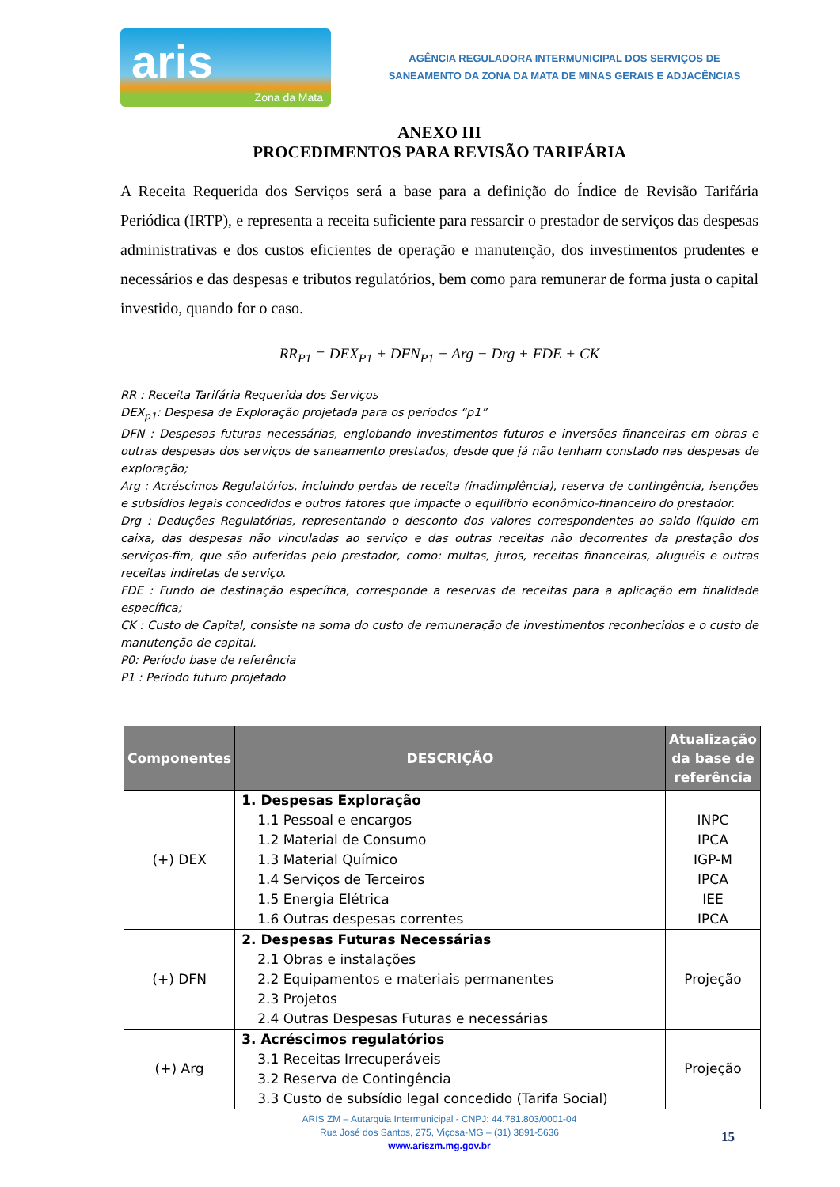aris
Zona da Mata
AGÊNCIA REGULADORA INTERMUNICIPAL DOS SERVIÇOS DE
SANEAMENTO DA ZONA DA MATA DE MINAS GERAIS E ADJACÊNCIAS
ANEXO III
PROCEDIMENTOS PARA REVISÃO TARIFÁRIA
A Receita Requerida dos Serviços será a base para a definição do Índice de Revisão Tarifária Periódica (IRTP), e representa a receita suficiente para ressarcir o prestador de serviços das despesas administrativas e dos custos eficientes de operação e manutenção, dos investimentos prudentes e necessários e das despesas e tributos regulatórios, bem como para remunerar de forma justa o capital investido, quando for o caso.
RR<sub>P1</sub> = DEX<sub>P1</sub> + DFN<sub>P1</sub> + Arg − Drg + FDE + CK
RR : Receita Tarifária Requerida dos Serviços
DEX<sub>p1</sub>: Despesa de Exploração projetada para os períodos “p1”
DFN : Despesas futuras necessárias, englobando investimentos futuros e inversões financeiras em obras e outras despesas dos serviços de saneamento prestados, desde que já não tenham constado nas despesas de exploração;
Arg : Acréscimos Regulatórios, incluindo perdas de receita (inadimplência), reserva de contingência, isenções e subsídios legais concedidos e outros fatores que impacte o equilíbrio econômico-financeiro do prestador.
Drg : Deduções Regulatórias, representando o desconto dos valores correspondentes ao saldo líquido em caixa, das despesas não vinculadas ao serviço e das outras receitas não decorrentes da prestação dos serviços-fim, que são auferidas pelo prestador, como: multas, juros, receitas financeiras, aluguéis e outras receitas indiretas de serviço.
FDE : Fundo de destinação específica, corresponde a reservas de receitas para a aplicação em finalidade específica;
CK : Custo de Capital, consiste na soma do custo de remuneração de investimentos reconhecidos e o custo de manutenção de capital.
P0: Período base de referência
P1 : Período futuro projetado
| Componentes | DESCRIÇÃO | Atualização da base de referência |
| --- | --- | --- |
| (+) DEX | 1. Despesas Exploração 1.1 Pessoal e encargos 1.2 Material de Consumo 1.3 Material Químico 1.4 Serviços de Terceiros 1.5 Energia Elétrica 1.6 Outras despesas correntes | INPC IPCA IGP-M IPCA IEE IPCA |
| (+) DFN | 2. Despesas Futuras Necessárias 2.1 Obras e instalações 2.2 Equipamentos e materiais permanentes 2.3 Projetos 2.4 Outras Despesas Futuras e necessárias | Projeção |
| (+) Arg | 3. Acréscimos regulatórios 3.1 Receitas Irrecuperáveis 3.2 Reserva de Contingência 3.3 Custo de subsídio legal concedido (Tarifa Social) | Projeção |
ARIS ZM – Autarquia Intermunicipal - CNPJ: 44.781.803/0001-04
Rua José dos Santos, 275, Viçosa-MG – (31) 3891-5636
www.ariszm.mg.gov.br
15